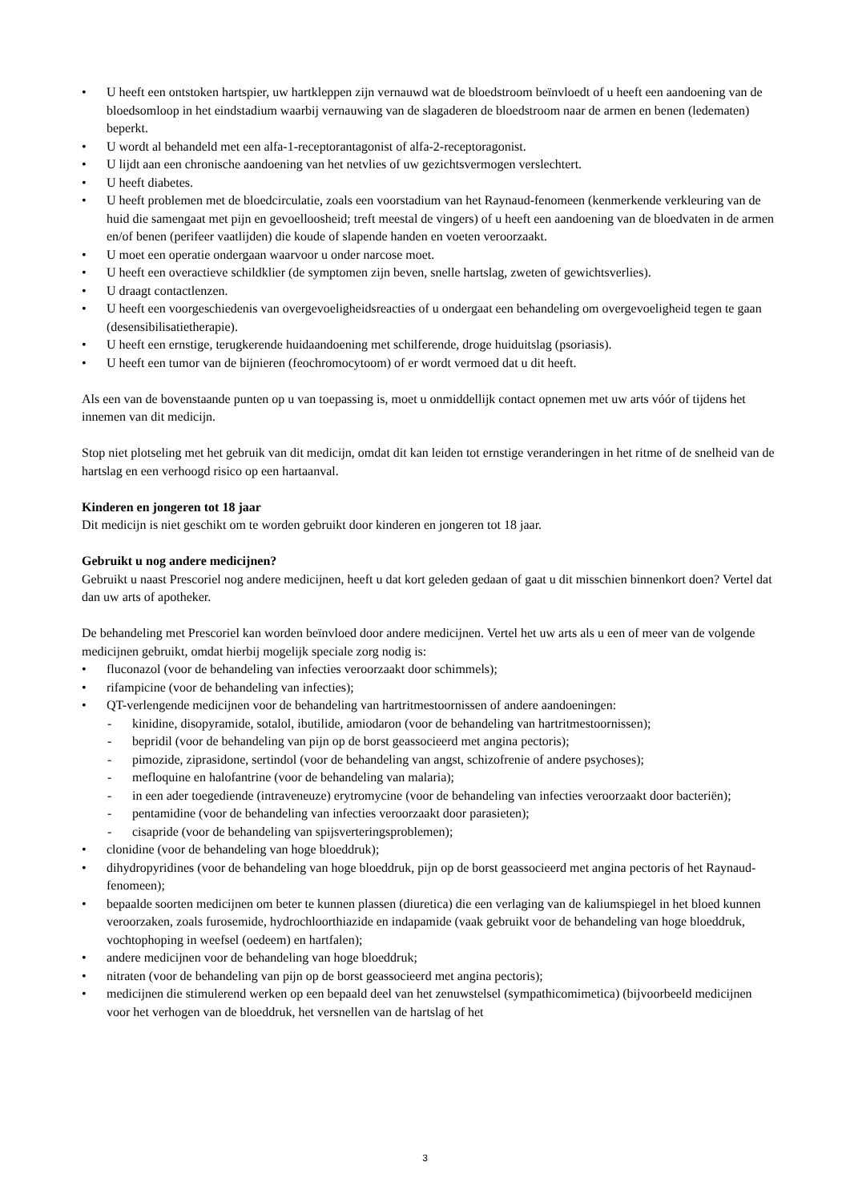U heeft een ontstoken hartspier, uw hartkleppen zijn vernauwd wat de bloedstroom beïnvloedt of u heeft een aandoening van de bloedsomloop in het eindstadium waarbij vernauwing van de slagaderen de bloedstroom naar de armen en benen (ledematen) beperkt.
U wordt al behandeld met een alfa-1-receptorantagonist of alfa-2-receptoragonist.
U lijdt aan een chronische aandoening van het netvlies of uw gezichtsvermogen verslechtert.
U heeft diabetes.
U heeft problemen met de bloedcirculatie, zoals een voorstadium van het Raynaud-fenomeen (kenmerkende verkleuring van de huid die samengaat met pijn en gevoelloosheid; treft meestal de vingers) of u heeft een aandoening van de bloedvaten in de armen en/of benen (perifeer vaatlijden) die koude of slapende handen en voeten veroorzaakt.
U moet een operatie ondergaan waarvoor u onder narcose moet.
U heeft een overactieve schildklier (de symptomen zijn beven, snelle hartslag, zweten of gewichtsverlies).
U draagt contactlenzen.
U heeft een voorgeschiedenis van overgevoeligheidsreacties of u ondergaat een behandeling om overgevoeligheid tegen te gaan (desensibilisatietherapie).
U heeft een ernstige, terugkerende huidaandoening met schilferende, droge huiduitslag (psoriasis).
U heeft een tumor van de bijnieren (feochromocytoom) of er wordt vermoed dat u dit heeft.
Als een van de bovenstaande punten op u van toepassing is, moet u onmiddellijk contact opnemen met uw arts vóór of tijdens het innemen van dit medicijn.
Stop niet plotseling met het gebruik van dit medicijn, omdat dit kan leiden tot ernstige veranderingen in het ritme of de snelheid van de hartslag en een verhoogd risico op een hartaanval.
Kinderen en jongeren tot 18 jaar
Dit medicijn is niet geschikt om te worden gebruikt door kinderen en jongeren tot 18 jaar.
Gebruikt u nog andere medicijnen?
Gebruikt u naast Prescoriel nog andere medicijnen, heeft u dat kort geleden gedaan of gaat u dit misschien binnenkort doen? Vertel dat dan uw arts of apotheker.
De behandeling met Prescoriel kan worden beïnvloed door andere medicijnen. Vertel het uw arts als u een of meer van de volgende medicijnen gebruikt, omdat hierbij mogelijk speciale zorg nodig is:
fluconazol (voor de behandeling van infecties veroorzaakt door schimmels);
rifampicine (voor de behandeling van infecties);
QT-verlengende medicijnen voor de behandeling van hartritmestoornissen of andere aandoeningen:
- kinidine, disopyramide, sotalol, ibutilide, amiodaron (voor de behandeling van hartritmestoornissen);
- bepridil (voor de behandeling van pijn op de borst geassocieerd met angina pectoris);
- pimozide, ziprasidone, sertindol (voor de behandeling van angst, schizofrenie of andere psychoses);
- mefloquine en halofantrine (voor de behandeling van malaria);
- in een ader toegediende (intraveneuze) erytromycine (voor de behandeling van infecties veroorzaakt door bacteriën);
- pentamidine (voor de behandeling van infecties veroorzaakt door parasieten);
- cisapride (voor de behandeling van spijsverteringsproblemen);
clonidine (voor de behandeling van hoge bloeddruk);
dihydropyridines (voor de behandeling van hoge bloeddruk, pijn op de borst geassocieerd met angina pectoris of het Raynaud-fenomeen);
bepaalde soorten medicijnen om beter te kunnen plassen (diuretica) die een verlaging van de kaliumspiegel in het bloed kunnen veroorzaken, zoals furosemide, hydrochloorthiazide en indapamide (vaak gebruikt voor de behandeling van hoge bloeddruk, vochtophoping in weefsel (oedeem) en hartfalen);
andere medicijnen voor de behandeling van hoge bloeddruk;
nitraten (voor de behandeling van pijn op de borst geassocieerd met angina pectoris);
medicijnen die stimulerend werken op een bepaald deel van het zenuwstelsel (sympathicomimetica) (bijvoorbeeld medicijnen voor het verhogen van de bloeddruk, het versnellen van de hartslag of het
3